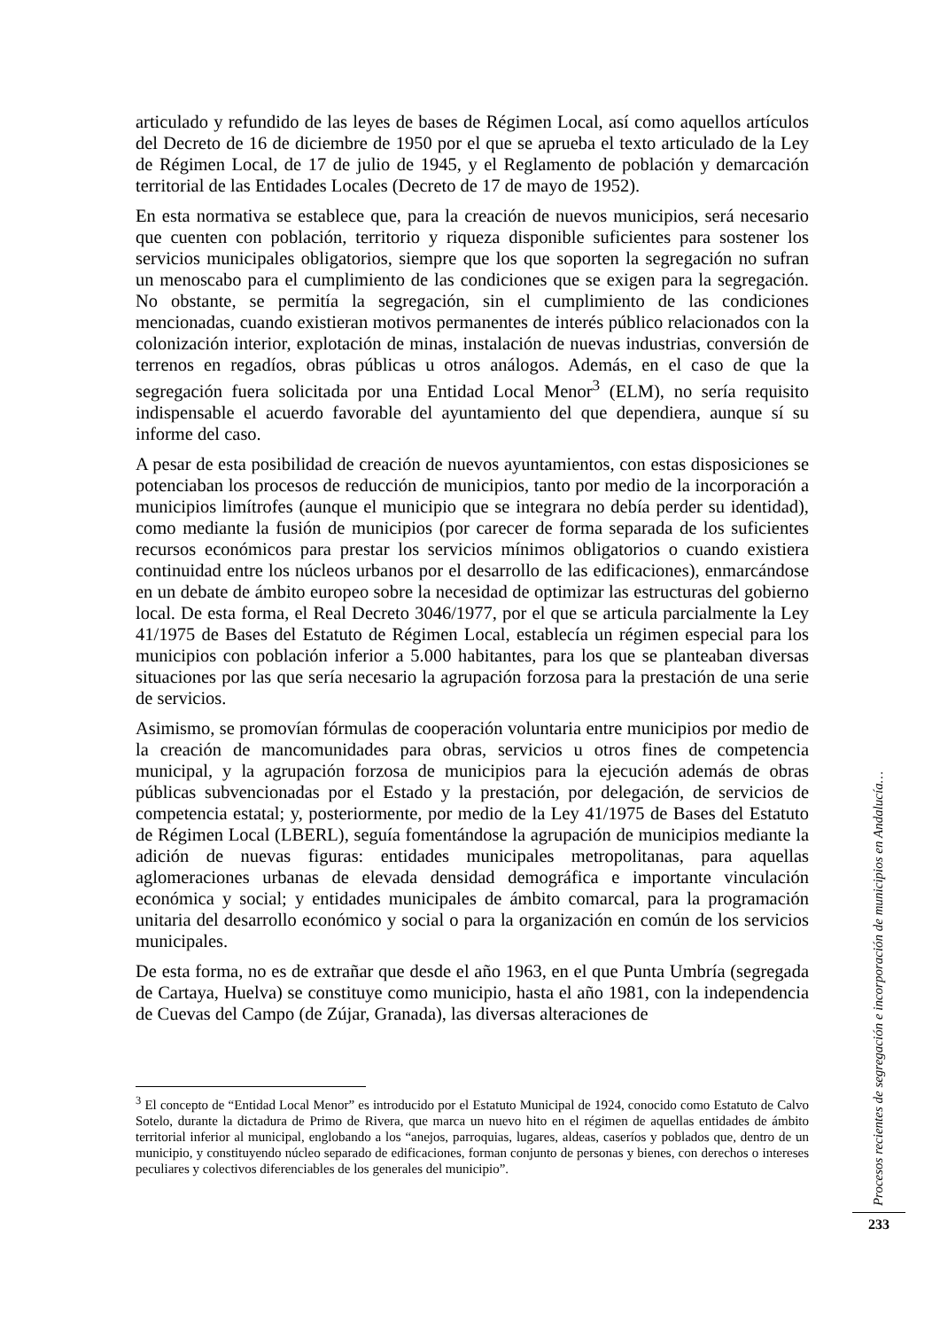articulado y refundido de las leyes de bases de Régimen Local, así como aquellos artículos del Decreto de 16 de diciembre de 1950 por el que se aprueba el texto articulado de la Ley de Régimen Local, de 17 de julio de 1945, y el Reglamento de población y demarcación territorial de las Entidades Locales (Decreto de 17 de mayo de 1952).
En esta normativa se establece que, para la creación de nuevos municipios, será necesario que cuenten con población, territorio y riqueza disponible suficientes para sostener los servicios municipales obligatorios, siempre que los que soporten la segregación no sufran un menoscabo para el cumplimiento de las condiciones que se exigen para la segregación. No obstante, se permitía la segregación, sin el cumplimiento de las condiciones mencionadas, cuando existieran motivos permanentes de interés público relacionados con la colonización interior, explotación de minas, instalación de nuevas industrias, conversión de terrenos en regadíos, obras públicas u otros análogos. Además, en el caso de que la segregación fuera solicitada por una Entidad Local Menor<sup>3</sup> (ELM), no sería requisito indispensable el acuerdo favorable del ayuntamiento del que dependiera, aunque sí su informe del caso.
A pesar de esta posibilidad de creación de nuevos ayuntamientos, con estas disposiciones se potenciaban los procesos de reducción de municipios, tanto por medio de la incorporación a municipios limítrofes (aunque el municipio que se integrara no debía perder su identidad), como mediante la fusión de municipios (por carecer de forma separada de los suficientes recursos económicos para prestar los servicios mínimos obligatorios o cuando existiera continuidad entre los núcleos urbanos por el desarrollo de las edificaciones), enmarcándose en un debate de ámbito europeo sobre la necesidad de optimizar las estructuras del gobierno local. De esta forma, el Real Decreto 3046/1977, por el que se articula parcialmente la Ley 41/1975 de Bases del Estatuto de Régimen Local, establecía un régimen especial para los municipios con población inferior a 5.000 habitantes, para los que se planteaban diversas situaciones por las que sería necesario la agrupación forzosa para la prestación de una serie de servicios.
Asimismo, se promovían fórmulas de cooperación voluntaria entre municipios por medio de la creación de mancomunidades para obras, servicios u otros fines de competencia municipal, y la agrupación forzosa de municipios para la ejecución además de obras públicas subvencionadas por el Estado y la prestación, por delegación, de servicios de competencia estatal; y, posteriormente, por medio de la Ley 41/1975 de Bases del Estatuto de Régimen Local (LBERL), seguía fomentándose la agrupación de municipios mediante la adición de nuevas figuras: entidades municipales metropolitanas, para aquellas aglomeraciones urbanas de elevada densidad demográfica e importante vinculación económica y social; y entidades municipales de ámbito comarcal, para la programación unitaria del desarrollo económico y social o para la organización en común de los servicios municipales.
De esta forma, no es de extrañar que desde el año 1963, en el que Punta Umbría (segregada de Cartaya, Huelva) se constituye como municipio, hasta el año 1981, con la independencia de Cuevas del Campo (de Zújar, Granada), las diversas alteraciones de
<sup>3</sup> El concepto de “Entidad Local Menor” es introducido por el Estatuto Municipal de 1924, conocido como Estatuto de Calvo Sotelo, durante la dictadura de Primo de Rivera, que marca un nuevo hito en el régimen de aquellas entidades de ámbito territorial inferior al municipal, englobando a los “anejos, parroquias, lugares, aldeas, caseríos y poblados que, dentro de un municipio, y constituyendo núcleo separado de edificaciones, forman conjunto de personas y bienes, con derechos o intereses peculiares y colectivos diferenciables de los generales del municipio”.
Procesos recientes de segregación e incorporación de municipios en Andalucía…
233